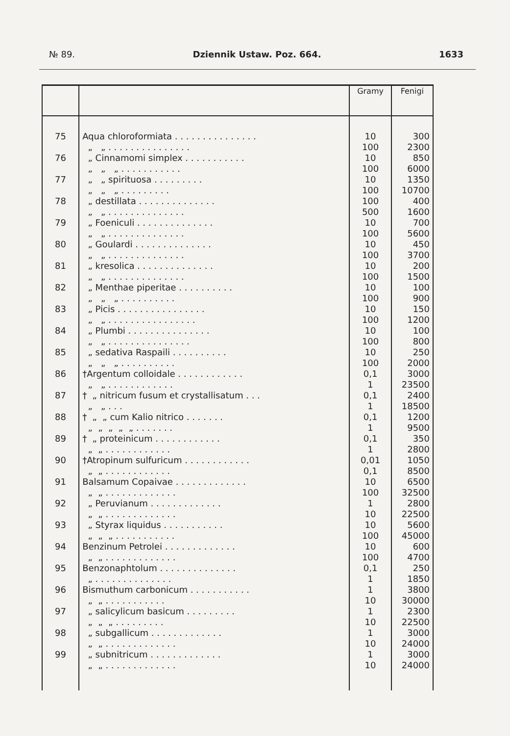№ 89. Dziennik Ustaw. Poz. 664. 1633
| | | Gramy | Fenigi |
| --- | --- | --- | --- |
| 75 | Aqua chloroformiata . . . . . . . . . . . . . . . „ „ . . . . . . . . . . . . . . . | 10 100 | 300 2300 |
| 76 | „ Cinnamomi simplex . . . . . . . . . . . „ „ „ . . . . . . . . . . . | 10 100 | 850 6000 |
| 77 | „ „ spirituosa . . . . . . . . . „ „ „ . . . . . . . . . | 10 100 | 1350 10700 |
| 78 | „ destillata . . . . . . . . . . . . . . „ „ . . . . . . . . . . . . . . | 100 500 | 400 1600 |
| 79 | „ Foeniculi . . . . . . . . . . . . . . „ „ . . . . . . . . . . . . . . | 10 100 | 700 5600 |
| 80 | „ Goulardi . . . . . . . . . . . . . . „ „ . . . . . . . . . . . . . . | 10 100 | 450 3700 |
| 81 | „ kresolica . . . . . . . . . . . . . . „ „ . . . . . . . . . . . . . . | 10 100 | 200 1500 |
| 82 | „ Menthae piperitae . . . . . . . . . . „ „ „ . . . . . . . . . . | 10 100 | 100 900 |
| 83 | „ Picis . . . . . . . . . . . . . . . . „ „ . . . . . . . . . . . . . . . . | 10 100 | 150 1200 |
| 84 | „ Plumbi . . . . . . . . . . . . . . . „ „ . . . . . . . . . . . . . . . | 10 100 | 100 800 |
| 85 | „ sedativa Raspaili . . . . . . . . . . „ „ „ . . . . . . . . . . | 10 100 | 250 2000 |
| 86 | †Argentum colloidale . . . . . . . . . . . . „ „ . . . . . . . . . . . . | 0,1 1 | 3000 23500 |
| 87 | † „ nitricum fusum et crystallisatum . . . „ „ . . . | 0,1 1 | 2400 18500 |
| 88 | † „ „ cum Kalio nitrico . . . . . . . „ „ „ „ „ . . . . . . . | 0,1 1 | 1200 9500 |
| 89 | † „ proteinicum . . . . . . . . . . . . „ „ . . . . . . . . . . . . | 0,1 1 | 350 2800 |
| 90 | †Atropinum sulfuricum . . . . . . . . . . . . „ „ . . . . . . . . . . . . | 0,01 0,1 | 1050 8500 |
| 91 | Balsamum Copaivae . . . . . . . . . . . . . „ „ . . . . . . . . . . . . . | 10 100 | 6500 32500 |
| 92 | „ Peruvianum . . . . . . . . . . . . . „ „ . . . . . . . . . . . . . | 1 10 | 2800 22500 |
| 93 | „ Styrax liquidus . . . . . . . . . . . „ „ „ . . . . . . . . . . . | 10 100 | 5600 45000 |
| 94 | Benzinum Petrolei . . . . . . . . . . . . . „ „ . . . . . . . . . . . . . | 10 100 | 600 4700 |
| 95 | Benzonaphtolum . . . . . . . . . . . . . . „ . . . . . . . . . . . . . . | 0,1 1 | 250 1850 |
| 96 | Bismuthum carbonicum . . . . . . . . . . . „ „ . . . . . . . . . . . | 1 10 | 3800 30000 |
| 97 | „ salicylicum basicum . . . . . . . . . „ „ „ . . . . . . . . . | 1 10 | 2300 22500 |
| 98 | „ subgallicum . . . . . . . . . . . . . „ „ . . . . . . . . . . . . . | 1 10 | 3000 24000 |
| 99 | „ subnitricum . . . . . . . . . . . . . „ „ . . . . . . . . . . . . . | 1 10 | 3000 24000 |